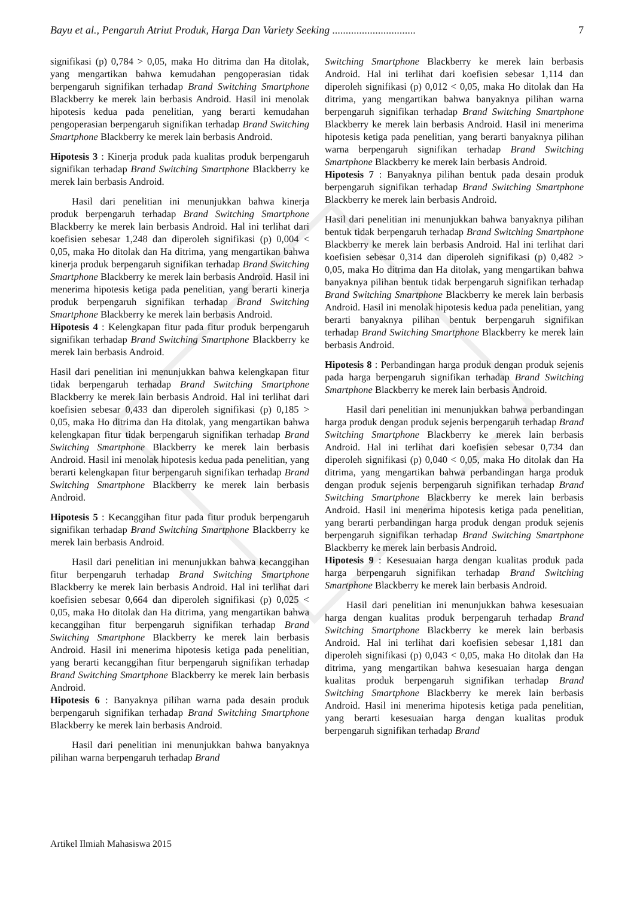Bayu et al., Pengaruh Atriut Produk, Harga Dan Variety Seeking ............................... 7
signifikasi (p) 0,784 > 0,05, maka Ho ditrima dan Ha ditolak, yang mengartikan bahwa kemudahan pengoperasian tidak berpengaruh signifikan terhadap Brand Switching Smartphone Blackberry ke merek lain berbasis Android. Hasil ini menolak hipotesis kedua pada penelitian, yang berarti kemudahan pengoperasian berpengaruh signifikan terhadap Brand Switching Smartphone Blackberry ke merek lain berbasis Android.
Hipotesis 3 : Kinerja produk pada kualitas produk berpengaruh signifikan terhadap Brand Switching Smartphone Blackberry ke merek lain berbasis Android.
Hasil dari penelitian ini menunjukkan bahwa kinerja produk berpengaruh terhadap Brand Switching Smartphone Blackberry ke merek lain berbasis Android. Hal ini terlihat dari koefisien sebesar 1,248 dan diperoleh signifikasi (p) 0,004 < 0,05, maka Ho ditolak dan Ha ditrima, yang mengartikan bahwa kinerja produk berpengaruh signifikan terhadap Brand Switching Smartphone Blackberry ke merek lain berbasis Android. Hasil ini menerima hipotesis ketiga pada penelitian, yang berarti kinerja produk berpengaruh signifikan terhadap Brand Switching Smartphone Blackberry ke merek lain berbasis Android.
Hipotesis 4 : Kelengkapan fitur pada fitur produk berpengaruh signifikan terhadap Brand Switching Smartphone Blackberry ke merek lain berbasis Android.
Hasil dari penelitian ini menunjukkan bahwa kelengkapan fitur tidak berpengaruh terhadap Brand Switching Smartphone Blackberry ke merek lain berbasis Android. Hal ini terlihat dari koefisien sebesar 0,433 dan diperoleh signifikasi (p) 0,185 > 0,05, maka Ho ditrima dan Ha ditolak, yang mengartikan bahwa kelengkapan fitur tidak berpengaruh signifikan terhadap Brand Switching Smartphone Blackberry ke merek lain berbasis Android. Hasil ini menolak hipotesis kedua pada penelitian, yang berarti kelengkapan fitur berpengaruh signifikan terhadap Brand Switching Smartphone Blackberry ke merek lain berbasis Android.
Hipotesis 5 : Kecanggihan fitur pada fitur produk berpengaruh signifikan terhadap Brand Switching Smartphone Blackberry ke merek lain berbasis Android.
Hasil dari penelitian ini menunjukkan bahwa kecanggihan fitur berpengaruh terhadap Brand Switching Smartphone Blackberry ke merek lain berbasis Android. Hal ini terlihat dari koefisien sebesar 0,664 dan diperoleh signifikasi (p) 0,025 < 0,05, maka Ho ditolak dan Ha ditrima, yang mengartikan bahwa kecanggihan fitur berpengaruh signifikan terhadap Brand Switching Smartphone Blackberry ke merek lain berbasis Android. Hasil ini menerima hipotesis ketiga pada penelitian, yang berarti kecanggihan fitur berpengaruh signifikan terhadap Brand Switching Smartphone Blackberry ke merek lain berbasis Android.
Hipotesis 6 : Banyaknya pilihan warna pada desain produk berpengaruh signifikan terhadap Brand Switching Smartphone Blackberry ke merek lain berbasis Android.
Hasil dari penelitian ini menunjukkan bahwa banyaknya pilihan warna berpengaruh terhadap Brand
Switching Smartphone Blackberry ke merek lain berbasis Android. Hal ini terlihat dari koefisien sebesar 1,114 dan diperoleh signifikasi (p) 0,012 < 0,05, maka Ho ditolak dan Ha ditrima, yang mengartikan bahwa banyaknya pilihan warna berpengaruh signifikan terhadap Brand Switching Smartphone Blackberry ke merek lain berbasis Android. Hasil ini menerima hipotesis ketiga pada penelitian, yang berarti banyaknya pilihan warna berpengaruh signifikan terhadap Brand Switching Smartphone Blackberry ke merek lain berbasis Android.
Hipotesis 7 : Banyaknya pilihan bentuk pada desain produk berpengaruh signifikan terhadap Brand Switching Smartphone Blackberry ke merek lain berbasis Android.
Hasil dari penelitian ini menunjukkan bahwa banyaknya pilihan bentuk tidak berpengaruh terhadap Brand Switching Smartphone Blackberry ke merek lain berbasis Android. Hal ini terlihat dari koefisien sebesar 0,314 dan diperoleh signifikasi (p) 0,482 > 0,05, maka Ho ditrima dan Ha ditolak, yang mengartikan bahwa banyaknya pilihan bentuk tidak berpengaruh signifikan terhadap Brand Switching Smartphone Blackberry ke merek lain berbasis Android. Hasil ini menolak hipotesis kedua pada penelitian, yang berarti banyaknya pilihan bentuk berpengaruh signifikan terhadap Brand Switching Smartphone Blackberry ke merek lain berbasis Android.
Hipotesis 8 : Perbandingan harga produk dengan produk sejenis pada harga berpengaruh signifikan terhadap Brand Switching Smartphone Blackberry ke merek lain berbasis Android.
Hasil dari penelitian ini menunjukkan bahwa perbandingan harga produk dengan produk sejenis berpengaruh terhadap Brand Switching Smartphone Blackberry ke merek lain berbasis Android. Hal ini terlihat dari koefisien sebesar 0,734 dan diperoleh signifikasi (p) 0,040 < 0,05, maka Ho ditolak dan Ha ditrima, yang mengartikan bahwa perbandingan harga produk dengan produk sejenis berpengaruh signifikan terhadap Brand Switching Smartphone Blackberry ke merek lain berbasis Android. Hasil ini menerima hipotesis ketiga pada penelitian, yang berarti perbandingan harga produk dengan produk sejenis berpengaruh signifikan terhadap Brand Switching Smartphone Blackberry ke merek lain berbasis Android.
Hipotesis 9 : Kesesuaian harga dengan kualitas produk pada harga berpengaruh signifikan terhadap Brand Switching Smartphone Blackberry ke merek lain berbasis Android.
Hasil dari penelitian ini menunjukkan bahwa kesesuaian harga dengan kualitas produk berpengaruh terhadap Brand Switching Smartphone Blackberry ke merek lain berbasis Android. Hal ini terlihat dari koefisien sebesar 1,181 dan diperoleh signifikasi (p) 0,043 < 0,05, maka Ho ditolak dan Ha ditrima, yang mengartikan bahwa kesesuaian harga dengan kualitas produk berpengaruh signifikan terhadap Brand Switching Smartphone Blackberry ke merek lain berbasis Android. Hasil ini menerima hipotesis ketiga pada penelitian, yang berarti kesesuaian harga dengan kualitas produk berpengaruh signifikan terhadap Brand
Artikel Ilmiah Mahasiswa 2015